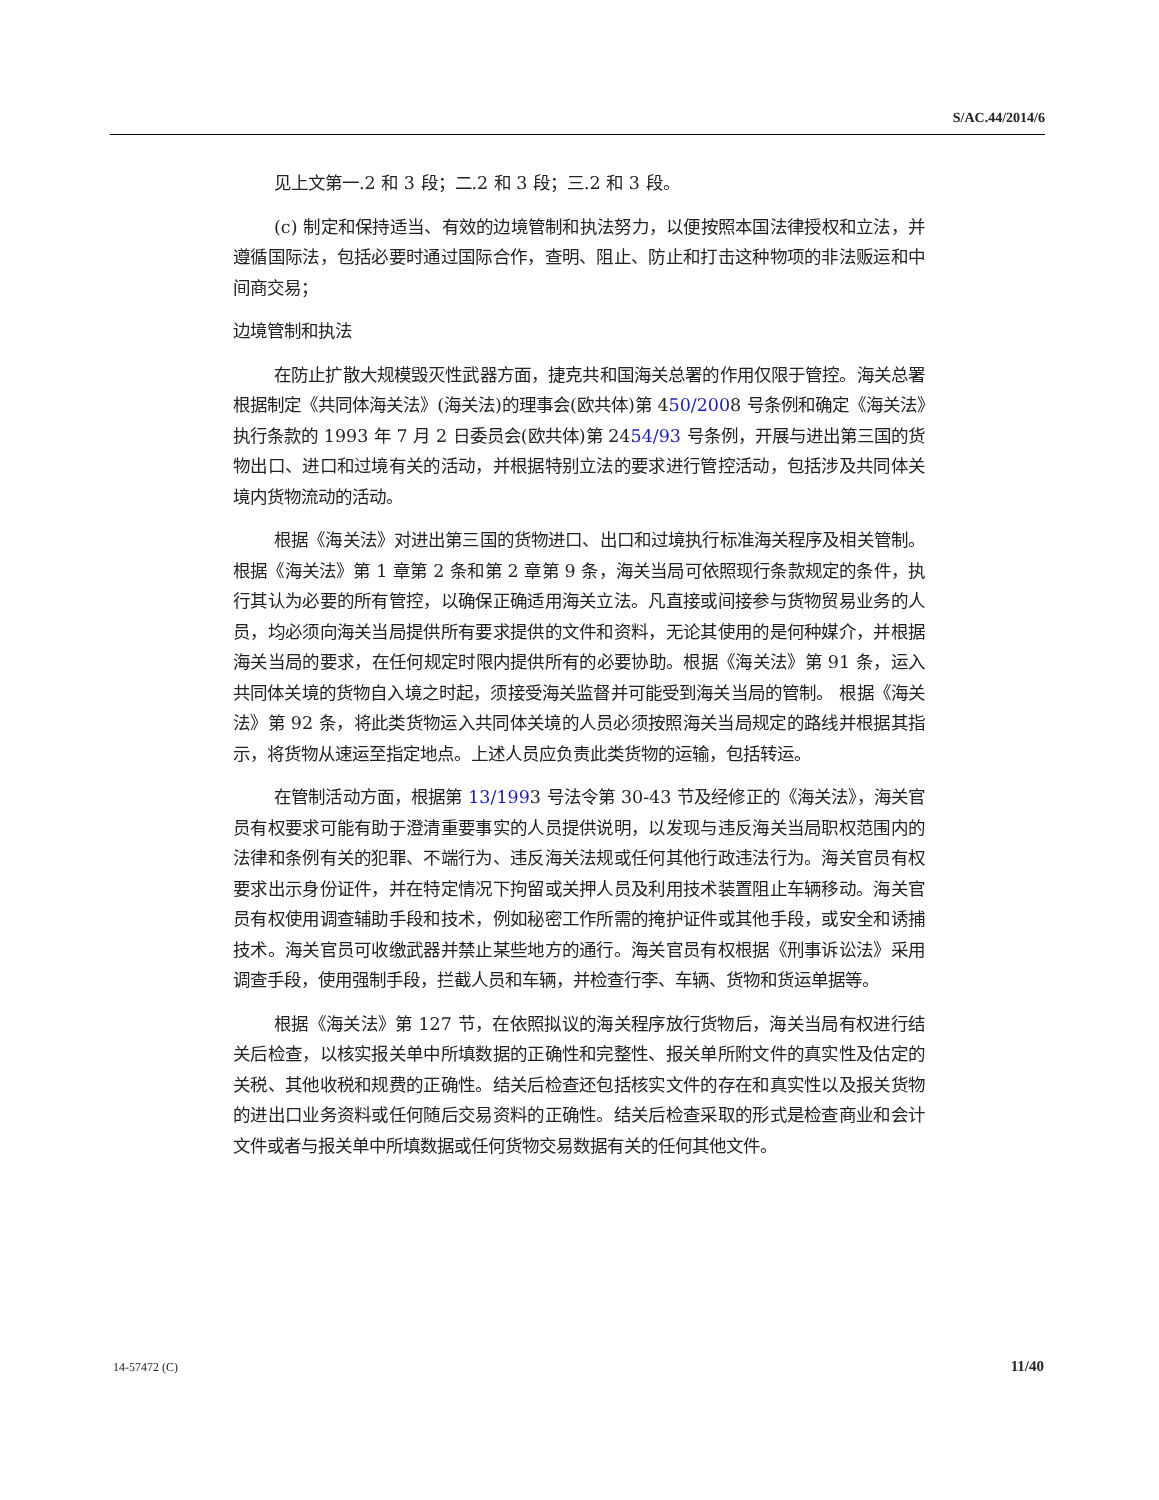S/AC.44/2014/6
见上文第一.2 和 3 段；二.2 和 3 段；三.2 和 3 段。
(c) 制定和保持适当、有效的边境管制和执法努力，以便按照本国法律授权和立法，并遵循国际法，包括必要时通过国际合作，查明、阻止、防止和打击这种物项的非法贩运和中间商交易；
边境管制和执法
在防止扩散大规模毁灭性武器方面，捷克共和国海关总署的作用仅限于管控。海关总署根据制定《共同体海关法》(海关法)的理事会(欧共体)第 450/2008 号条例和确定《海关法》执行条款的 1993 年 7 月 2 日委员会(欧共体)第 2454/93 号条例，开展与进出第三国的货物出口、进口和过境有关的活动，并根据特别立法的要求进行管控活动，包括涉及共同体关境内货物流动的活动。
根据《海关法》对进出第三国的货物进口、出口和过境执行标准海关程序及相关管制。根据《海关法》第 1 章第 2 条和第 2 章第 9 条，海关当局可依照现行条款规定的条件，执行其认为必要的所有管控，以确保正确适用海关立法。凡直接或间接参与货物贸易业务的人员，均必须向海关当局提供所有要求提供的文件和资料，无论其使用的是何种媒介，并根据海关当局的要求，在任何规定时限内提供所有的必要协助。根据《海关法》第 91 条，运入共同体关境的货物自入境之时起，须接受海关监督并可能受到海关当局的管制。 根据《海关法》第 92 条，将此类货物运入共同体关境的人员必须按照海关当局规定的路线并根据其指示，将货物从速运至指定地点。上述人员应负责此类货物的运输，包括转运。
在管制活动方面，根据第 13/1993 号法令第 30-43 节及经修正的《海关法》，海关官员有权要求可能有助于澄清重要事实的人员提供说明，以发现与违反海关当局职权范围内的法律和条例有关的犯罪、不端行为、违反海关法规或任何其他行政违法行为。海关官员有权要求出示身份证件，并在特定情况下拘留或关押人员及利用技术装置阻止车辆移动。海关官员有权使用调查辅助手段和技术，例如秘密工作所需的掩护证件或其他手段，或安全和诱捕技术。海关官员可收缴武器并禁止某些地方的通行。海关官员有权根据《刑事诉讼法》采用调查手段，使用强制手段，拦截人员和车辆，并检查行李、车辆、货物和货运单据等。
根据《海关法》第 127 节，在依照拟议的海关程序放行货物后，海关当局有权进行结关后检查，以核实报关单中所填数据的正确性和完整性、报关单所附文件的真实性及估定的关税、其他收税和规费的正确性。结关后检查还包括核实文件的存在和真实性以及报关货物的进出口业务资料或任何随后交易资料的正确性。结关后检查采取的形式是检查商业和会计文件或者与报关单中所填数据或任何货物交易数据有关的任何其他文件。
14-57472 (C) 11/40